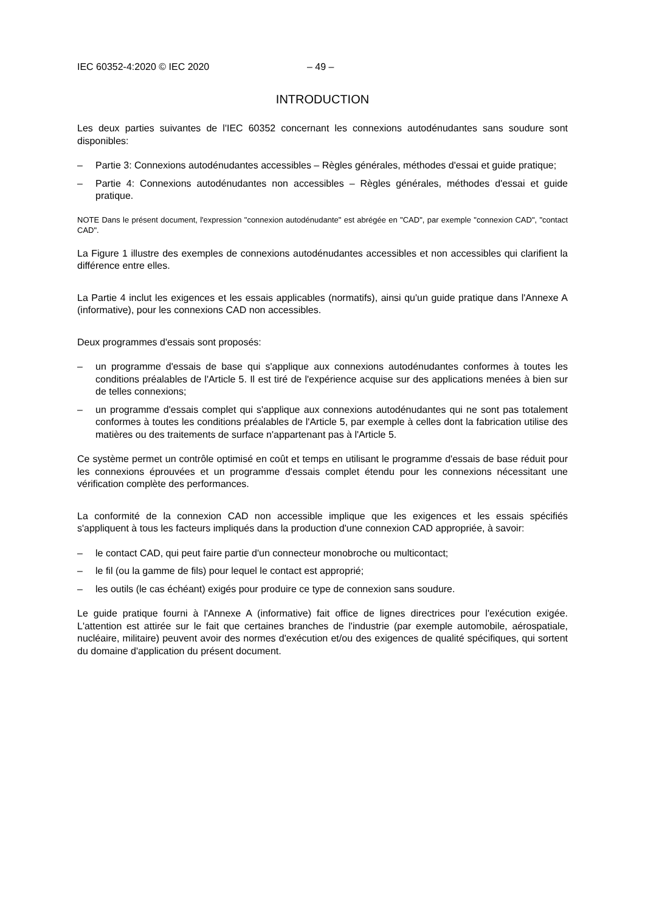IEC 60352-4:2020 © IEC 2020 – 49 –
INTRODUCTION
Les deux parties suivantes de l'IEC 60352 concernant les connexions autodénudantes sans soudure sont disponibles:
– Partie 3: Connexions autodénudantes accessibles – Règles générales, méthodes d'essai et guide pratique;
– Partie 4: Connexions autodénudantes non accessibles – Règles générales, méthodes d'essai et guide pratique.
NOTE Dans le présent document, l'expression "connexion autodénudante" est abrégée en "CAD", par exemple "connexion CAD", "contact CAD".
La Figure 1 illustre des exemples de connexions autodénudantes accessibles et non accessibles qui clarifient la différence entre elles.
La Partie 4 inclut les exigences et les essais applicables (normatifs), ainsi qu'un guide pratique dans l'Annexe A (informative), pour les connexions CAD non accessibles.
Deux programmes d'essais sont proposés:
– un programme d'essais de base qui s'applique aux connexions autodénudantes conformes à toutes les conditions préalables de l'Article 5. Il est tiré de l'expérience acquise sur des applications menées à bien sur de telles connexions;
– un programme d'essais complet qui s'applique aux connexions autodénudantes qui ne sont pas totalement conformes à toutes les conditions préalables de l'Article 5, par exemple à celles dont la fabrication utilise des matières ou des traitements de surface n'appartenant pas à l'Article 5.
Ce système permet un contrôle optimisé en coût et temps en utilisant le programme d'essais de base réduit pour les connexions éprouvées et un programme d'essais complet étendu pour les connexions nécessitant une vérification complète des performances.
La conformité de la connexion CAD non accessible implique que les exigences et les essais spécifiés s'appliquent à tous les facteurs impliqués dans la production d'une connexion CAD appropriée, à savoir:
– le contact CAD, qui peut faire partie d'un connecteur monobroche ou multicontact;
– le fil (ou la gamme de fils) pour lequel le contact est approprié;
– les outils (le cas échéant) exigés pour produire ce type de connexion sans soudure.
Le guide pratique fourni à l'Annexe A (informative) fait office de lignes directrices pour l'exécution exigée. L'attention est attirée sur le fait que certaines branches de l'industrie (par exemple automobile, aérospatiale, nucléaire, militaire) peuvent avoir des normes d'exécution et/ou des exigences de qualité spécifiques, qui sortent du domaine d'application du présent document.